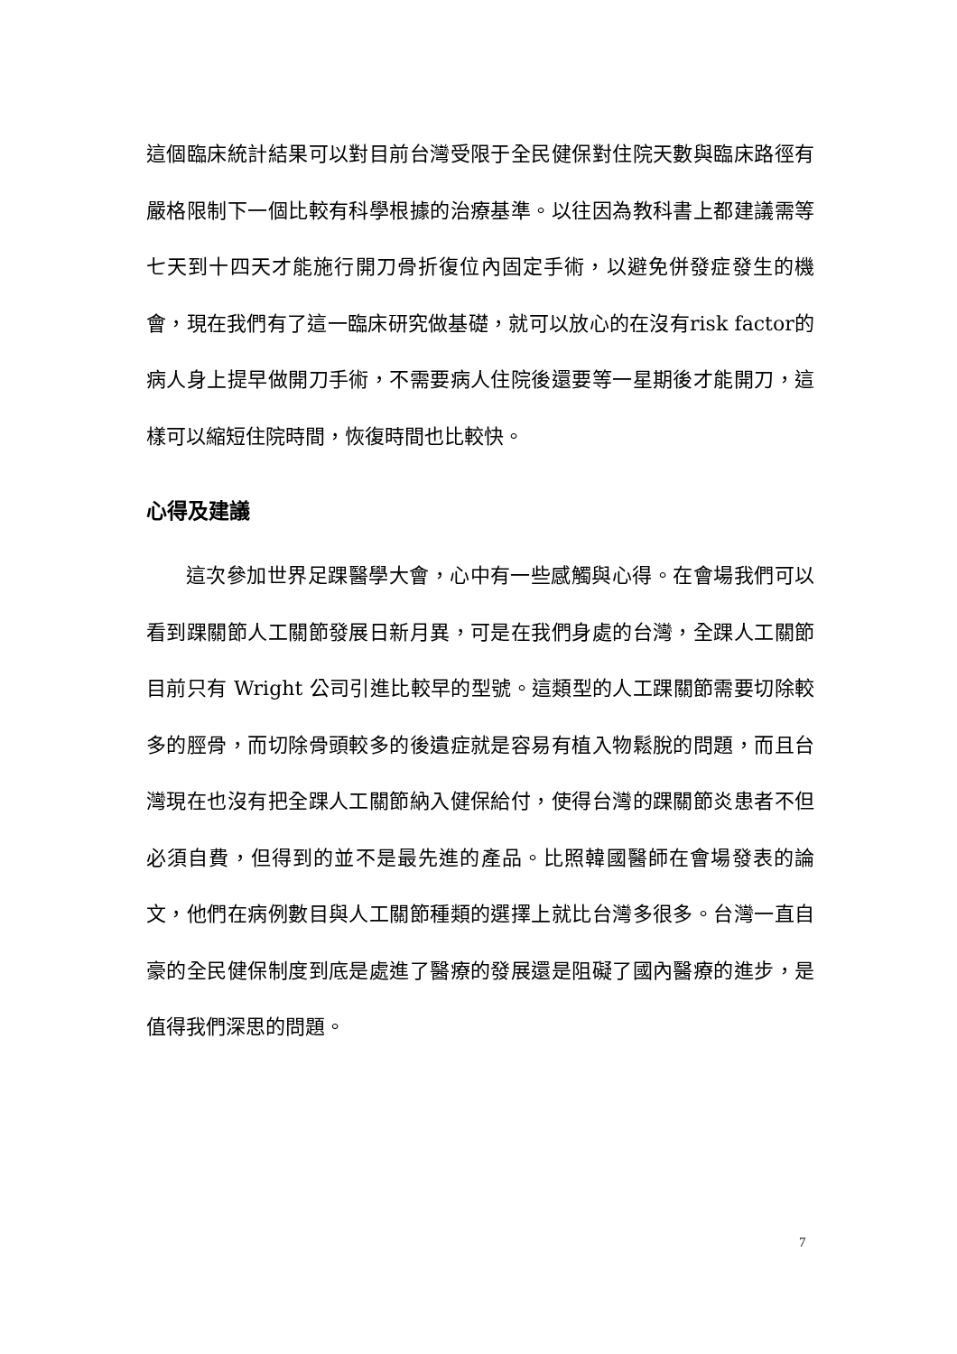這個臨床統計結果可以對目前台灣受限于全民健保對住院天數與臨床路徑有嚴格限制下一個比較有科學根據的治療基準。以往因為教科書上都建議需等七天到十四天才能施行開刀骨折復位內固定手術，以避免併發症發生的機會，現在我們有了這一臨床研究做基礎，就可以放心的在沒有risk factor的病人身上提早做開刀手術，不需要病人住院後還要等一星期後才能開刀，這樣可以縮短住院時間，恢復時間也比較快。
心得及建議
這次參加世界足踝醫學大會，心中有一些感觸與心得。在會場我們可以看到踝關節人工關節發展日新月異，可是在我們身處的台灣，全踝人工關節目前只有 Wright 公司引進比較早的型號。這類型的人工踝關節需要切除較多的脛骨，而切除骨頭較多的後遺症就是容易有植入物鬆脫的問題，而且台灣現在也沒有把全踝人工關節納入健保給付，使得台灣的踝關節炎患者不但必須自費，但得到的並不是最先進的產品。比照韓國醫師在會場發表的論文，他們在病例數目與人工關節種類的選擇上就比台灣多很多。台灣一直自豪的全民健保制度到底是處進了醫療的發展還是阻礙了國內醫療的進步，是值得我們深思的問題。
7